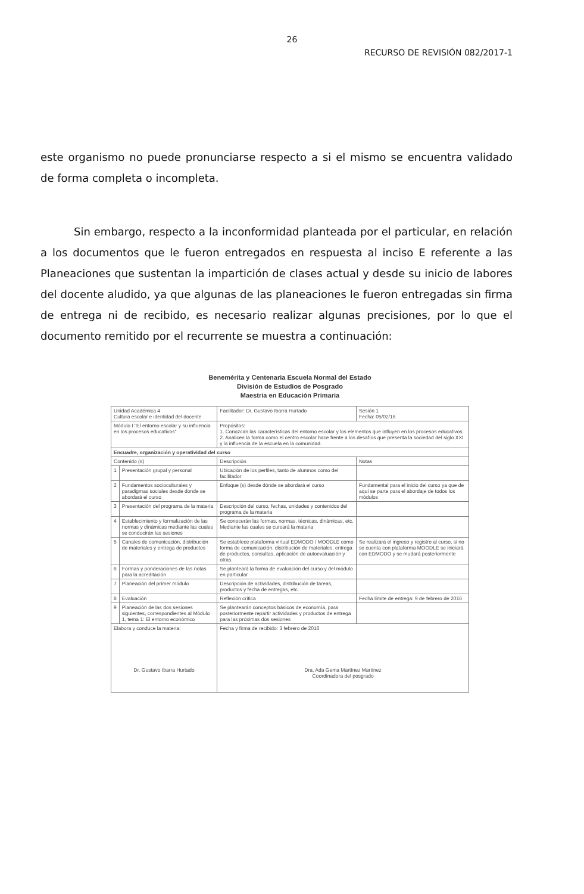26
RECURSO DE REVISIÓN 082/2017-1
este organismo no puede pronunciarse respecto a si el mismo se encuentra validado de forma completa o incompleta.
Sin embargo, respecto a la inconformidad planteada por el particular, en relación a los documentos que le fueron entregados en respuesta al inciso E referente a las Planeaciones que sustentan la impartición de clases actual y desde su inicio de labores del docente aludido, ya que algunas de las planeaciones le fueron entregadas sin firma de entrega ni de recibido, es necesario realizar algunas precisiones, por lo que el documento remitido por el recurrente se muestra a continuación:
Benemérita y Centenaria Escuela Normal del Estado
División de Estudios de Posgrado
Maestria en Educación Primaria
| Unidad Académica 4 Cultura escolar e identidad del docente | | Facilitador: Dr. Gustavo Ibarra Hurtado | Sesión 1 Fecha: 05/02/16 |
| Módulo I "El entorno escolar y su influencia en los procesos educativos" | | Propósitos: 1. Conozcan las características del entorno escolar y los elementos que influyen en los procesos educativos. 2. Analicen la forma como el centro escolar hace frente a los desafíos que presenta la sociedad del siglo XXI y la influencia de la escuela en la comunidad. | |
| Encuadre, organización y operatividad del curso | | | |
| Contenido (s) | | Descripción | Notas |
| 1 | Presentación grupal y personal | Ubicación de los perfiles, tanto de alumnos como del facilitador | |
| 2 | Fundamentos socioculturales y paradigmas sociales desde donde se abordará el curso | Enfoque (s) desde dónde se abordará el curso | Fundamental para el inicio del curso ya que de aquí se parte para el abordaje de todos los módulos |
| 3 | Presentación del programa de la materia | Descripción del curso, fechas, unidades y contenidos del programa de la materia | |
| 4 | Establecimiento y formalización de las normas y dinámicas mediante las cuales se conducirán las sesiones | Se conocerán las formas, normas, técnicas, dinámicas, etc. Mediante las cuales se cursará la materia | |
| 5 | Canales de comunicación, distribución de materiales y entrega de productos | Se establece plataforma virtual EDMODO / MOODLE como forma de comunicación, distribución de materiales, entrega de productos, consultas, aplicación de autoevaluación y otras. | Se realizará el ingreso y registro al curso, si no se cuenta con plataforma MOODLE se iniciará con EDMODO y se mudará posteriormente |
| 6 | Formas y ponderaciones de las notas para la acreditación | Se planteará la forma de evaluación del curso y del módulo en particular | |
| 7 | Planeación del primer módulo | Descripción de actividades, distribución de tareas, productos y fecha de entregas, etc. | |
| 8 | Evaluación | Reflexión crítica | Fecha límite de entrega: 9 de febrero de 2016 |
| 9 | Planeación de las dos sesiones siguientes, correspondientes al Módulo 1, tema 1: El entorno económico | Se plantearán conceptos básicos de economía, para posteriormente repartir actividades y productos de entrega para las próximas dos sesiones | |
| Elabora y conduce la materia: Dr. Gustavo Ibarra Hurtado | | Fecha y firma de recibido: 3 febrero de 2016 Dra. Ada Gema Martínez Martínez Coordinadora del posgrado | |